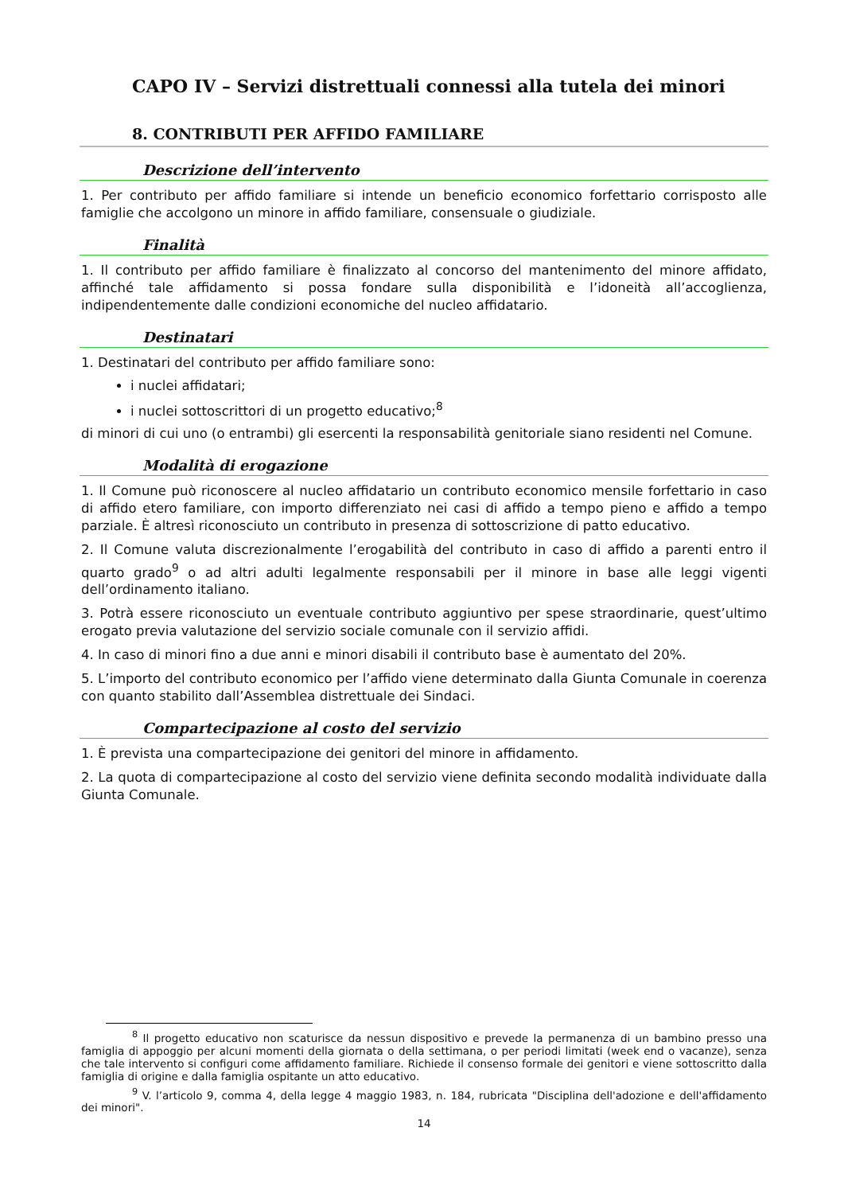CAPO IV – Servizi distrettuali connessi alla tutela dei minori
8. CONTRIBUTI PER AFFIDO FAMILIARE
Descrizione dell’intervento
1. Per contributo per affido familiare si intende un beneficio economico forfettario corrisposto alle famiglie che accolgono un minore in affido familiare, consensuale o giudiziale.
Finalità
1. Il contributo per affido familiare è finalizzato al concorso del mantenimento del minore affidato, affinché tale affidamento si possa fondare sulla disponibilità e l’idoneità all’accoglienza, indipendentemente dalle condizioni economiche del nucleo affidatario.
Destinatari
1. Destinatari del contributo per affido familiare sono:
i nuclei affidatari;
i nuclei sottoscrittori di un progetto educativo;<sup>8</sup>
di minori di cui uno (o entrambi) gli esercenti la responsabilità genitoriale siano residenti nel Comune.
Modalità di erogazione
1. Il Comune può riconoscere al nucleo affidatario un contributo economico mensile forfettario in caso di affido etero familiare, con importo differenziato nei casi di affido a tempo pieno e affido a tempo parziale. È altresì riconosciuto un contributo in presenza di sottoscrizione di patto educativo.
2. Il Comune valuta discrezionalmente l’erogabilità del contributo in caso di affido a parenti entro il quarto grado<sup>9</sup> o ad altri adulti legalmente responsabili per il minore in base alle leggi vigenti dell’ordinamento italiano.
3. Potrà essere riconosciuto un eventuale contributo aggiuntivo per spese straordinarie, quest’ultimo erogato previa valutazione del servizio sociale comunale con il servizio affidi.
4. In caso di minori fino a due anni e minori disabili il contributo base è aumentato del 20%.
5. L’importo del contributo economico per l’affido viene determinato dalla Giunta Comunale in coerenza con quanto stabilito dall’Assemblea distrettuale dei Sindaci.
Compartecipazione al costo del servizio
1. È prevista una compartecipazione dei genitori del minore in affidamento.
2. La quota di compartecipazione al costo del servizio viene definita secondo modalità individuate dalla Giunta Comunale.
<sup>8</sup> Il progetto educativo non scaturisce da nessun dispositivo e prevede la permanenza di un bambino presso una famiglia di appoggio per alcuni momenti della giornata o della settimana, o per periodi limitati (week end o vacanze), senza che tale intervento si configuri come affidamento familiare. Richiede il consenso formale dei genitori e viene sottoscritto dalla famiglia di origine e dalla famiglia ospitante un atto educativo.
<sup>9</sup> V. l’articolo 9, comma 4, della legge 4 maggio 1983, n. 184, rubricata "Disciplina dell'adozione e dell'affidamento dei minori".
14